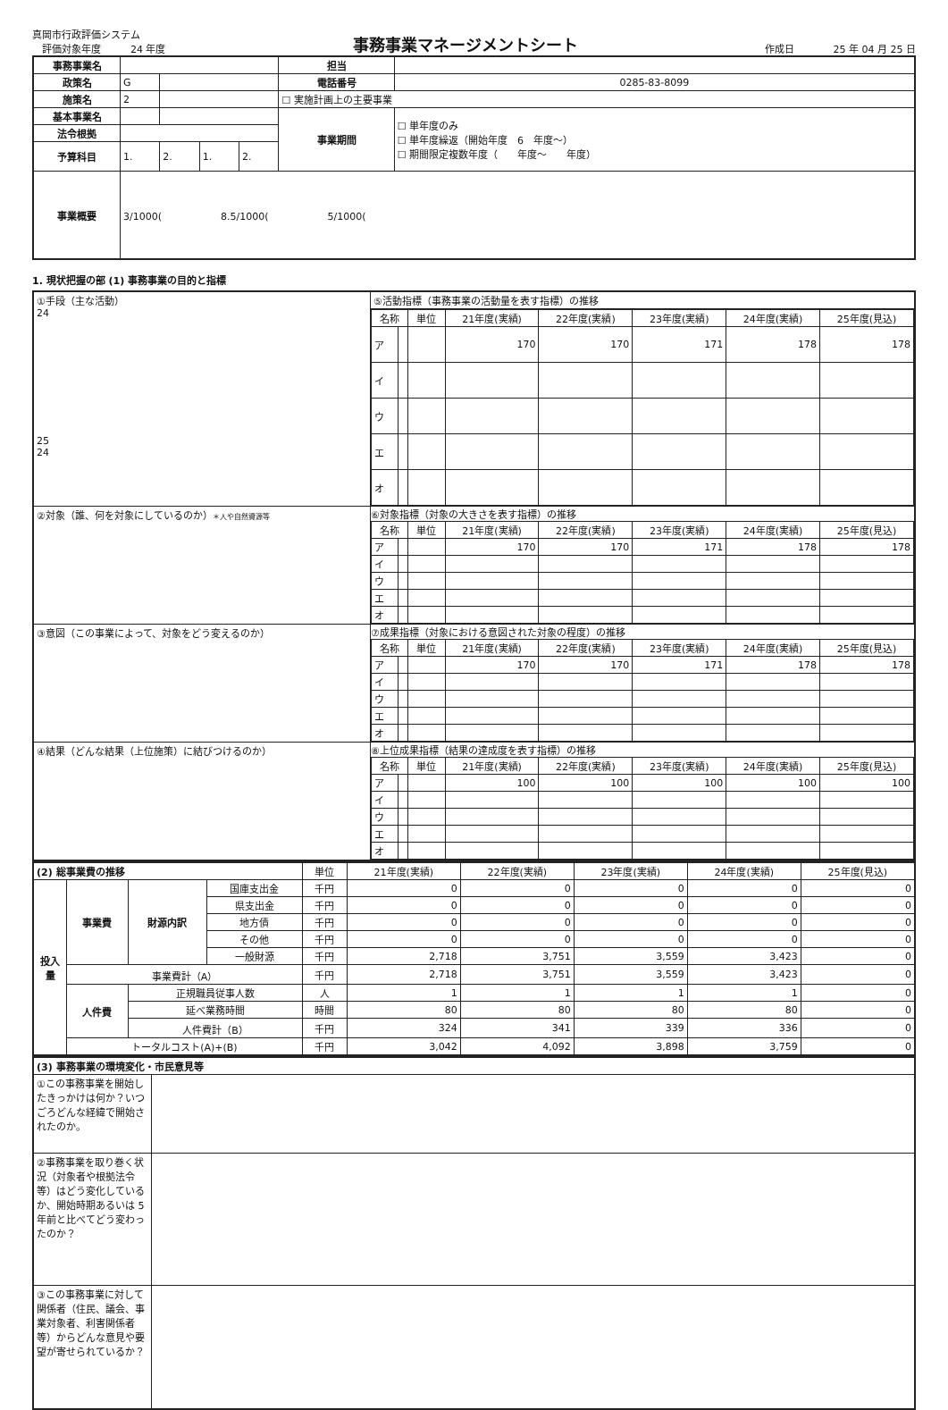真岡市行政評価システム
　評価対象年度　　　24 年度
事務事業マネージメントシート
作成日　　　　25 年 04 月 25 日
| 事務事業名 | | | | | | 担当 | |
| 政策名 | G | | | | | 電話番号 | 0285-83-8099 |
| 施策名 | 2 | | | | | ☐ 実施計画上の主要事業 | |
| 基本事業名 | | | | | | 事業期間 | ☐ 単年度のみ ☐ 単年度繰返（開始年度 6 年度～） ☐ 期間限定複数年度（ 年度～ 年度） |
| 法令根拠 | | | | | | | |
| 予算科目 | 1. | | 2. | 1. | 2. | | |
| 事業概要 | 3/1000( 8.5/1000( 5/1000( | | | | | | |
1. 現状把握の部 (1) 事務事業の目的と指標
| ①手段（主な活動） 24 25 24 | ⑤活動指標（事務事業の活動量を表す指標）の推移 |
| | / 名称 / / 単位 / 21年度(実績) / 22年度(実績) / 23年度(実績) / 24年度(実績) / 25年度(見込) / / --- / --- / --- / --- / --- / --- / --- / --- / / ア / / / 170 / 170 / 171 / 178 / 178 / / イ / / / / / / / / / ウ / / / / / / / / / エ / / / / / / / / / オ / / / / / / / / |
| ②対象（誰、何を対象にしているのか） ＊人や自然資源等 | ⑥対象指標（対象の大きさを表す指標）の推移 / 名称 / / 単位 / 21年度(実績) / 22年度(実績) / 23年度(実績) / 24年度(実績) / 25年度(見込) / / --- / --- / --- / --- / --- / --- / --- / --- / / ア / / / 170 / 170 / 171 / 178 / 178 / / イ / / / / / / / / / ウ / / / / / / / / / エ / / / / / / / / / オ / / / / / / / / |
| ③意図（この事業によって、対象をどう変えるのか） | ⑦成果指標（対象における意図された対象の程度）の推移 / 名称 / / 単位 / 21年度(実績) / 22年度(実績) / 23年度(実績) / 24年度(実績) / 25年度(見込) / / --- / --- / --- / --- / --- / --- / --- / --- / / ア / / / 170 / 170 / 171 / 178 / 178 / / イ / / / / / / / / / ウ / / / / / / / / / エ / / / / / / / / / オ / / / / / / / / |
| ④結果（どんな結果（上位施策）に結びつけるのか） | ⑧上位成果指標（結果の達成度を表す指標）の推移 / 名称 / / 単位 / 21年度(実績) / 22年度(実績) / 23年度(実績) / 24年度(実績) / 25年度(見込) / / --- / --- / --- / --- / --- / --- / --- / --- / / ア / / / 100 / 100 / 100 / 100 / 100 / / イ / / / / / / / / / ウ / / / / / / / / / エ / / / / / / / / / オ / / / / / / / / |
| (2) 総事業費の推移 | | | | 単位 | 21年度(実績) | 22年度(実績) | 23年度(実績) | 24年度(実績) | 25年度(見込) |
| 投入量 | 事業費 | 財源内訳 | 国庫支出金 | 千円 | 0 | 0 | 0 | 0 | 0 |
| | | | 県支出金 | 千円 | 0 | 0 | 0 | 0 | 0 |
| | | | 地方債 | 千円 | 0 | 0 | 0 | 0 | 0 |
| | | | その他 | 千円 | 0 | 0 | 0 | 0 | 0 |
| | | | 一般財源 | 千円 | 2,718 | 3,751 | 3,559 | 3,423 | 0 |
| | 事業費計（A） | | | 千円 | 2,718 | 3,751 | 3,559 | 3,423 | 0 |
| | 人件費 | 正規職員従事人数 | | 人 | 1 | 1 | 1 | 1 | 0 |
| | | 延べ業務時間 | | 時間 | 80 | 80 | 80 | 80 | 0 |
| | | 人件費計（B） | | 千円 | 324 | 341 | 339 | 336 | 0 |
| | トータルコスト(A)+(B) | | | 千円 | 3,042 | 4,092 | 3,898 | 3,759 | 0 |
| (3) 事務事業の環境変化・市民意見等 | |
| ①この事務事業を開始したきっかけは何か？いつごろどんな経緯で開始されたのか。 | |
| ②事務事業を取り巻く状況（対象者や根拠法令等）はどう変化しているか、開始時期あるいは 5 年前と比べてどう変わったのか？ | |
| ③この事務事業に対して関係者（住民、議会、事業対象者、利害関係者等）からどんな意見や要望が寄せられているか？ | |